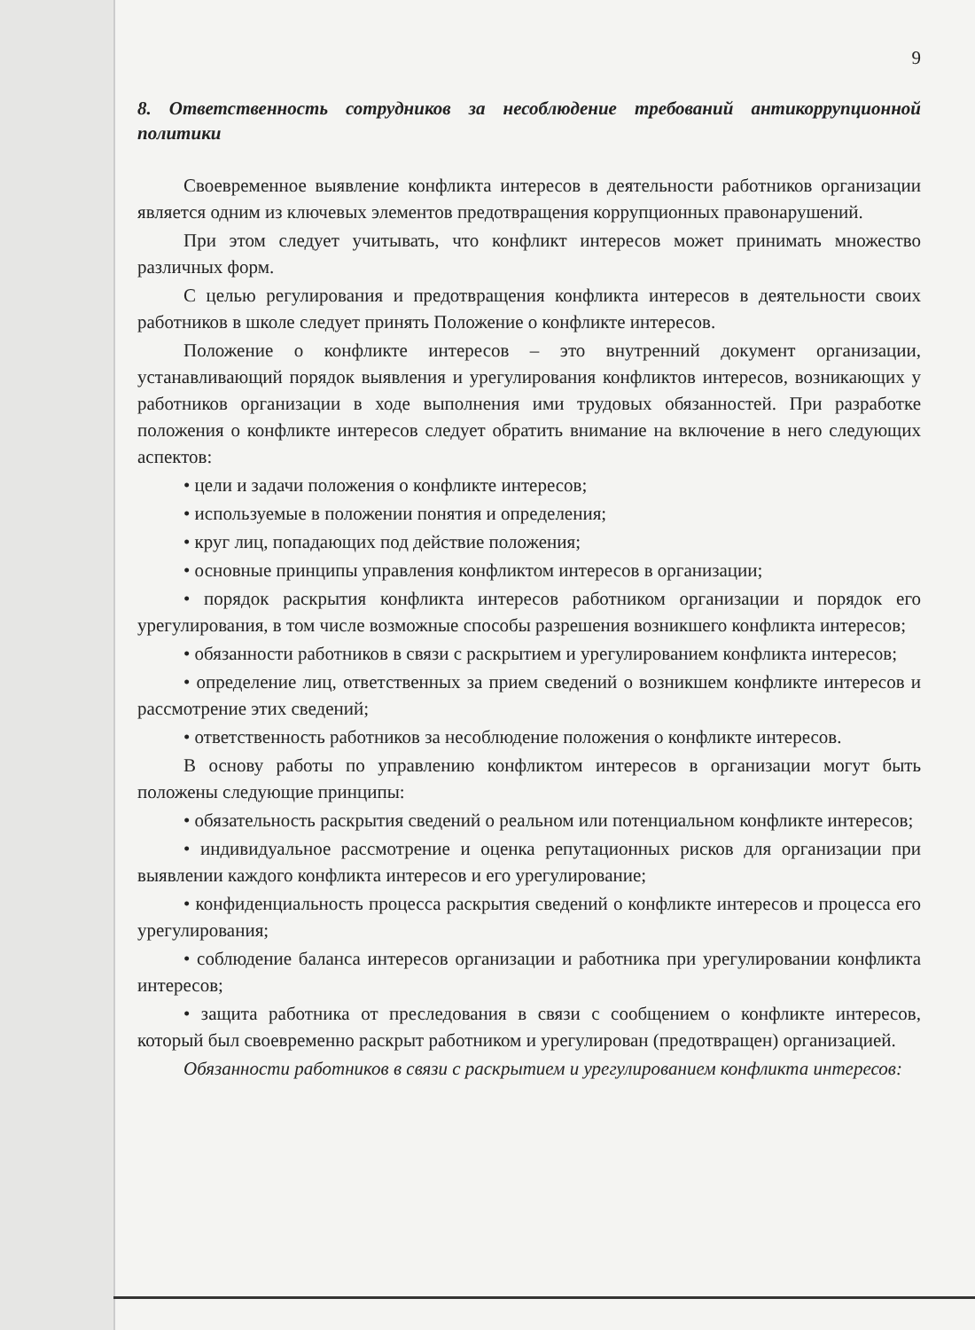9
8. Ответственность сотрудников за несоблюдение требований антикоррупционной политики
Своевременное выявление конфликта интересов в деятельности работников организации является одним из ключевых элементов предотвращения коррупционных правонарушений.
При этом следует учитывать, что конфликт интересов может принимать множество различных форм.
С целью регулирования и предотвращения конфликта интересов в деятельности своих работников в школе следует принять Положение о конфликте интересов.
Положение о конфликте интересов – это внутренний документ организации, устанавливающий порядок выявления и урегулирования конфликтов интересов, возникающих у работников организации в ходе выполнения ими трудовых обязанностей. При разработке положения о конфликте интересов следует обратить внимание на включение в него следующих аспектов:
• цели и задачи положения о конфликте интересов;
• используемые в положении понятия и определения;
• круг лиц, попадающих под действие положения;
• основные принципы управления конфликтом интересов в организации;
• порядок раскрытия конфликта интересов работником организации и порядок его урегулирования, в том числе возможные способы разрешения возникшего конфликта интересов;
• обязанности работников в связи с раскрытием и урегулированием конфликта интересов;
• определение лиц, ответственных за прием сведений о возникшем конфликте интересов и рассмотрение этих сведений;
• ответственность работников за несоблюдение положения о конфликте интересов.
В основу работы по управлению конфликтом интересов в организации могут быть положены следующие принципы:
• обязательность раскрытия сведений о реальном или потенциальном конфликте интересов;
• индивидуальное рассмотрение и оценка репутационных рисков для организации при выявлении каждого конфликта интересов и его урегулирование;
• конфиденциальность процесса раскрытия сведений о конфликте интересов и процесса его урегулирования;
• соблюдение баланса интересов организации и работника при урегулировании конфликта интересов;
• защита работника от преследования в связи с сообщением о конфликте интересов, который был своевременно раскрыт работником и урегулирован (предотвращен) организацией.
Обязанности работников в связи с раскрытием и урегулированием конфликта интересов: